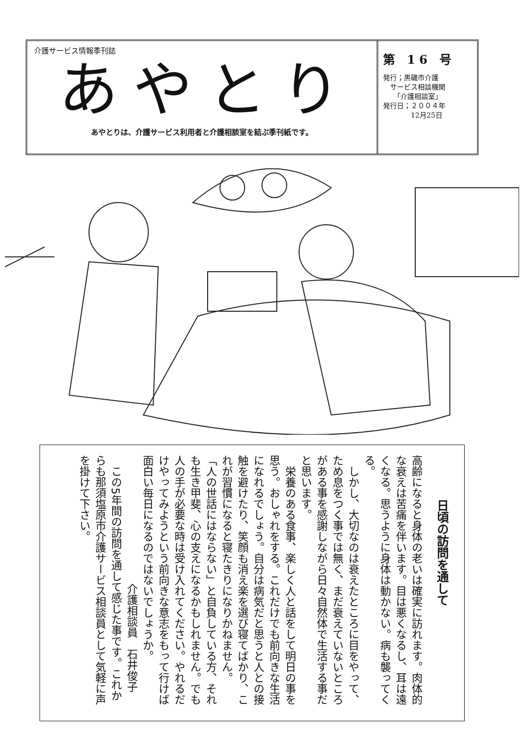介護サービス情報季刊誌
あやとり
あやとりは、介護サービス利用者と介護相談室を結ぶ季刊紙です。
第 16 号
発行；黒磯市介護
　サービス相談機関
　　「介護相談室」
発行日；２００４年
　　　　12月25日
日頃の訪問を通して
高齢になると身体の老いは確実に訪れます。肉体的な衰えは苦痛を伴います。目は悪くなるし、耳は遠くなる。思うように身体は動かない。病も襲ってくる。
　しかし、大切なのは衰えたところに目をやって、ため息をつく事では無く、まだ衰えていないところがある事を感謝しながら日々自然体で生活する事だと思います。
　栄養のある食事、楽しく人と話をして明日の事を思う。おしゃれをする。これだけでも前向きな生活になれるでしょう。自分は病気だと思うと人との接触を避けたり、笑顔も消え楽を選び寝てばかり、これが習慣になると寝たきりになりかねません。
「人の世話にはならない」と自負している方、それも生き甲斐、心の支えになるかもしれません。でも人の手が必要な時は受け入れてください。やれるだけやってみようという前向きな意志をもって行けば面白い毎日になるのではないでしょうか。
介護相談員　石井俊子
　この5年間の訪問を通して感じた事です。これからも那須塩原市介護サービス相談員として気軽に声を掛けて下さい。